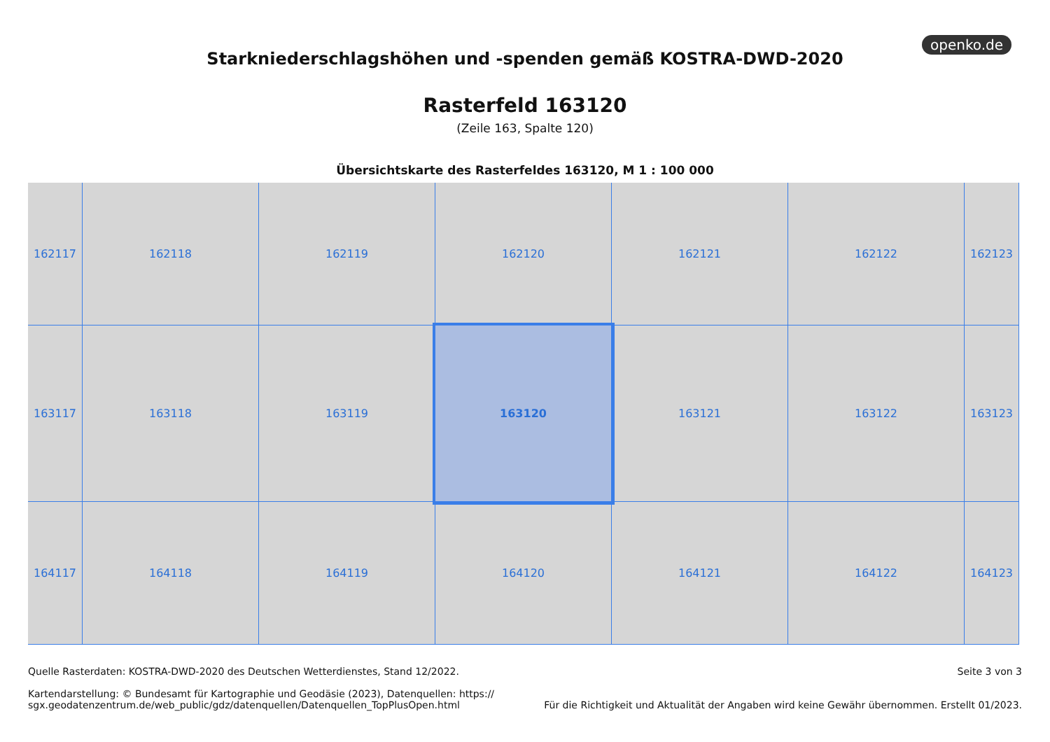openko.de
Starkniederschlagshöhen und -spenden gemäß KOSTRA-DWD-2020
Rasterfeld 163120
(Zeile 163, Spalte 120)
Übersichtskarte des Rasterfeldes 163120, M 1 : 100 000
162117
162118
162119
162120
162121
162122
162123
163117
163118
163119
163120
163121
163122
163123
164117
164118
164119
164120
164121
164122
164123
Quelle Rasterdaten: KOSTRA-DWD-2020 des Deutschen Wetterdienstes, Stand 12/2022.
Kartendarstellung: © Bundesamt für Kartographie und Geodäsie (2023), Datenquellen: https://
sgx.geodatenzentrum.de/web_public/gdz/datenquellen/Datenquellen_TopPlusOpen.html
Seite 3 von 3
Für die Richtigkeit und Aktualität der Angaben wird keine Gewähr übernommen. Erstellt 01/2023.